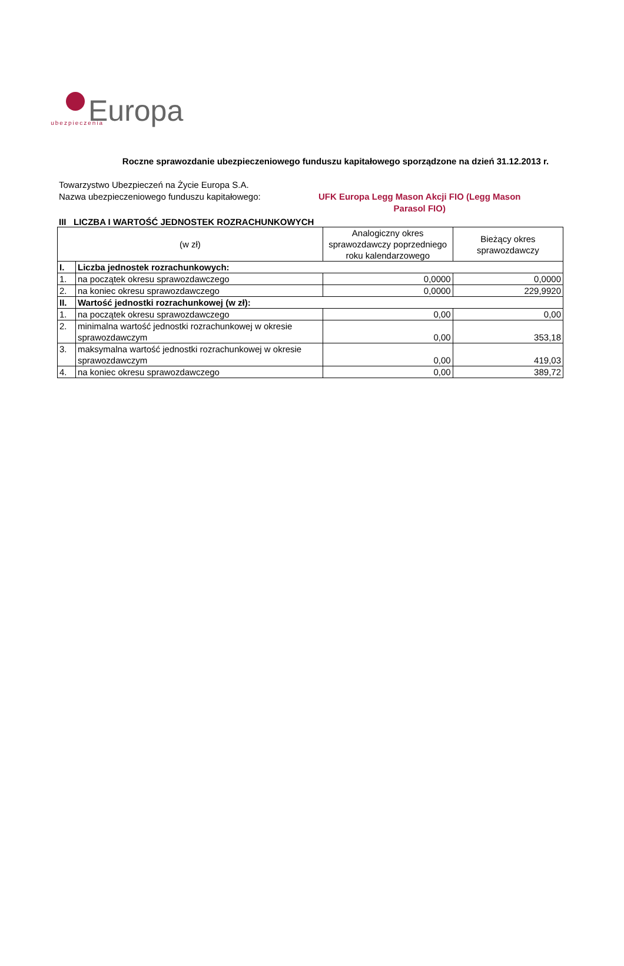Europa
ubezpieczenia
Roczne sprawozdanie ubezpieczeniowego funduszu kapitałowego sporządzone na dzień 31.12.2013 r.
Towarzystwo Ubezpieczeń na Życie Europa S.A.
Nazwa ubezpieczeniowego funduszu kapitałowego:
UFK Europa Legg Mason Akcji FIO (Legg Mason Parasol FIO)
III LICZBA I WARTOŚĆ JEDNOSTEK ROZRACHUNKOWYCH
| (w zł) | | Analogiczny okres sprawozdawczy poprzedniego roku kalendarzowego | Bieżący okres sprawozdawczy |
| --- | --- | --- | --- |
| I. | Liczba jednostek rozrachunkowych: | | |
| 1. | na początek okresu sprawozdawczego | 0,0000 | 0,0000 |
| 2. | na koniec okresu sprawozdawczego | 0,0000 | 229,9920 |
| II. | Wartość jednostki rozrachunkowej (w zł): | | |
| 1. | na początek okresu sprawozdawczego | 0,00 | 0,00 |
| 2. | minimalna wartość jednostki rozrachunkowej w okresie sprawozdawczym | 0,00 | 353,18 |
| 3. | maksymalna wartość jednostki rozrachunkowej w okresie sprawozdawczym | 0,00 | 419,03 |
| 4. | na koniec okresu sprawozdawczego | 0,00 | 389,72 |